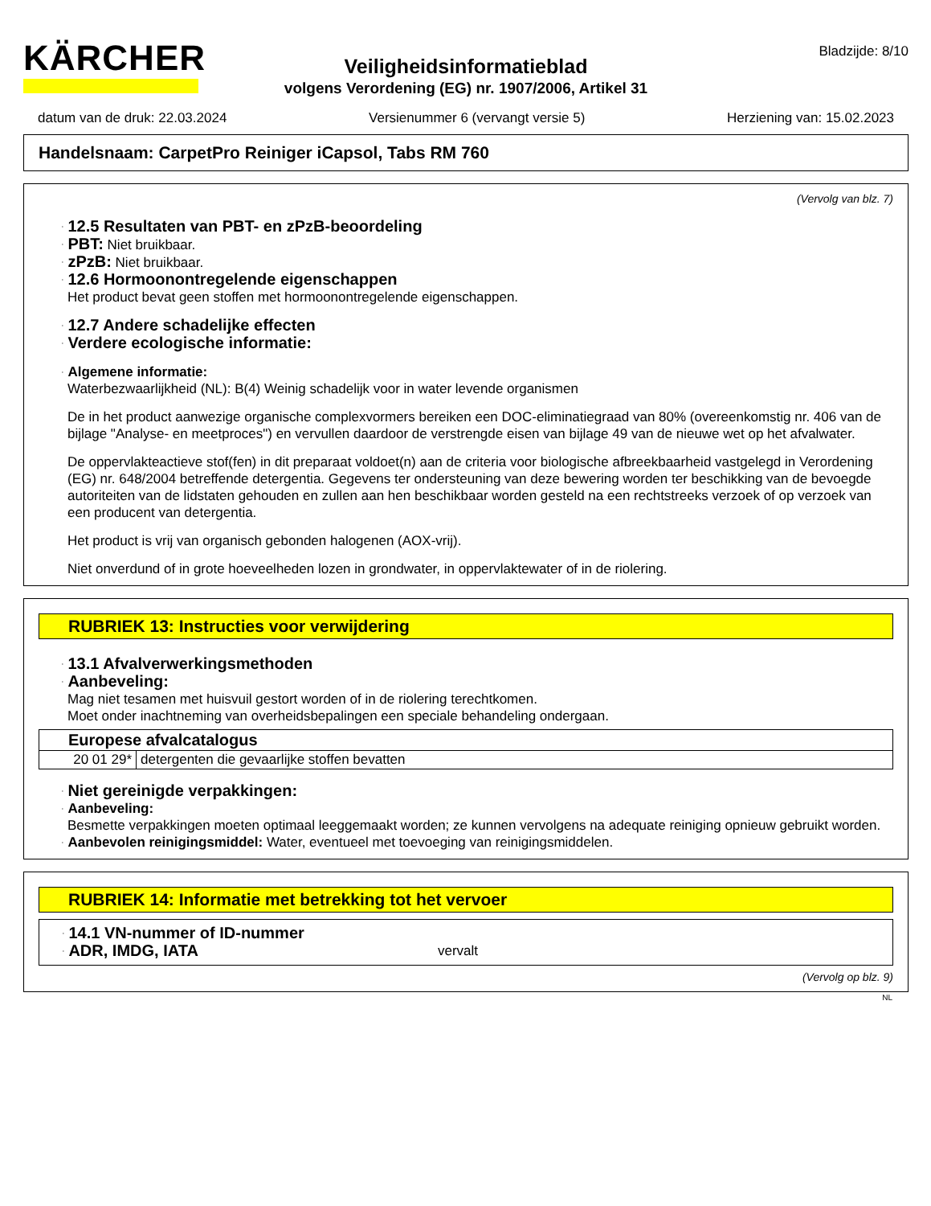KÄRCHER
Bladzijde: 8/10
Veiligheidsinformatieblad
volgens Verordening (EG) nr. 1907/2006, Artikel 31
datum van de druk: 22.03.2024 Versienummer 6 (vervangt versie 5) Herziening van: 15.02.2023
Handelsnaam: CarpetPro Reiniger iCapsol, Tabs RM 760
(Vervolg van blz. 7)
· 12.5 Resultaten van PBT- en zPzB-beoordeling
· PBT: Niet bruikbaar.
· zPzB: Niet bruikbaar.
· 12.6 Hormoonontregelende eigenschappen
Het product bevat geen stoffen met hormoonontregelende eigenschappen.
· 12.7 Andere schadelijke effecten
· Verdere ecologische informatie:
· Algemene informatie:
Waterbezwaarlijkheid (NL): B(4) Weinig schadelijk voor in water levende organismen
De in het product aanwezige organische complexvormers bereiken een DOC-eliminatiegraad van 80% (overeenkomstig nr. 406 van de bijlage "Analyse- en meetproces") en vervullen daardoor de verstrengde eisen van bijlage 49 van de nieuwe wet op het afvalwater.
De oppervlakteactieve stof(fen) in dit preparaat voldoet(n) aan de criteria voor biologische afbreekbaarheid vastgelegd in Verordening (EG) nr. 648/2004 betreffende detergentia. Gegevens ter ondersteuning van deze bewering worden ter beschikking van de bevoegde autoriteiten van de lidstaten gehouden en zullen aan hen beschikbaar worden gesteld na een rechtstreeks verzoek of op verzoek van een producent van detergentia.
Het product is vrij van organisch gebonden halogenen (AOX-vrij).
Niet onverdund of in grote hoeveelheden lozen in grondwater, in oppervlaktewater of in de riolering.
RUBRIEK 13: Instructies voor verwijdering
· 13.1 Afvalverwerkingsmethoden
· Aanbeveling:
Mag niet tesamen met huisvuil gestort worden of in de riolering terechtkomen.
Moet onder inachtneming van overheidsbepalingen een speciale behandeling ondergaan.
| Europese afvalcatalogus | |
| 20 01 29* | detergenten die gevaarlijke stoffen bevatten |
· Niet gereinigde verpakkingen:
· Aanbeveling:
Besmette verpakkingen moeten optimaal leeggemaakt worden; ze kunnen vervolgens na adequate reiniging opnieuw gebruikt worden.
· Aanbevolen reinigingsmiddel: Water, eventueel met toevoeging van reinigingsmiddelen.
RUBRIEK 14: Informatie met betrekking tot het vervoer
· 14.1 VN-nummer of ID-nummer
· ADR, IMDG, IATA vervalt
(Vervolg op blz. 9)
NL